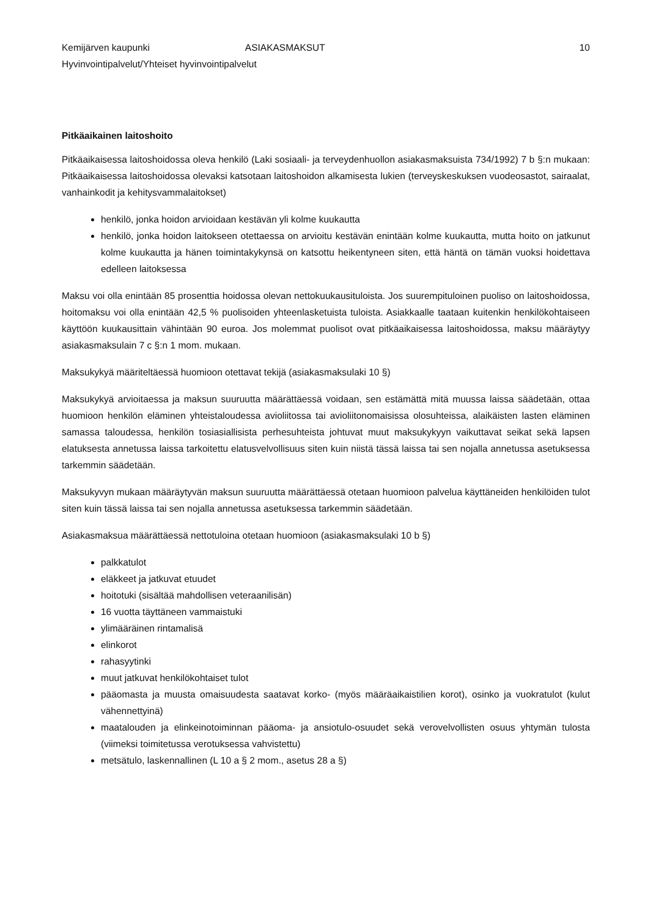Kemijärven kaupunki ASIAKASMAKSUT 10
Hyvinvointipalvelut/Yhteiset hyvinvointipalvelut
Pitkäaikainen laitoshoito
Pitkäaikaisessa laitoshoidossa oleva henkilö (Laki sosiaali- ja terveydenhuollon asiakasmaksuista 734/1992) 7 b §:n mukaan: Pitkäaikaisessa laitoshoidossa olevaksi katsotaan laitoshoidon alkamisesta lukien (terveyskeskuksen vuodeosastot, sairaalat, vanhainkodit ja kehitysvammalaitokset)
henkilö, jonka hoidon arvioidaan kestävän yli kolme kuukautta
henkilö, jonka hoidon laitokseen otettaessa on arvioitu kestävän enintään kolme kuukautta, mutta hoito on jatkunut kolme kuukautta ja hänen toimintakykynsä on katsottu heikentyneen siten, että häntä on tämän vuoksi hoidettava edelleen laitoksessa
Maksu voi olla enintään 85 prosenttia hoidossa olevan nettokuukausituloista. Jos suurempituloinen puoliso on laitoshoidossa, hoitomaksu voi olla enintään 42,5 % puolisoiden yhteenlasketuista tuloista. Asiakkaalle taataan kuitenkin henkilökohtaiseen käyttöön kuukausittain vähintään 90 euroa. Jos molemmat puolisot ovat pitkäaikaisessa laitoshoidossa, maksu määräytyy asiakasmaksulain 7 c §:n 1 mom. mukaan.
Maksukykyä määriteltäessä huomioon otettavat tekijä (asiakasmaksulaki 10 §)
Maksukykyä arvioitaessa ja maksun suuruutta määrättäessä voidaan, sen estämättä mitä muussa laissa säädetään, ottaa huomioon henkilön eläminen yhteistaloudessa avioliitossa tai avioliitonomaisissa olosuhteissa, alaikäisten lasten eläminen samassa taloudessa, henkilön tosiasiallisista perhesuhteista johtuvat muut maksukykyyn vaikuttavat seikat sekä lapsen elatuksesta annetussa laissa tarkoitettu elatusvelvollisuus siten kuin niistä tässä laissa tai sen nojalla annetussa asetuksessa tarkemmin säädetään.
Maksukyvyn mukaan määräytyvän maksun suuruutta määrättäessä otetaan huomioon palvelua käyttäneiden henkilöiden tulot siten kuin tässä laissa tai sen nojalla annetussa asetuksessa tarkemmin säädetään.
Asiakasmaksua määrättäessä nettotuloina otetaan huomioon (asiakasmaksulaki 10 b §)
palkkatulot
eläkkeet ja jatkuvat etuudet
hoitotuki (sisältää mahdollisen veteraanilisän)
16 vuotta täyttäneen vammaistuki
ylimääräinen rintamalisä
elinkorot
rahasyytinki
muut jatkuvat henkilökohtaiset tulot
pääomasta ja muusta omaisuudesta saatavat korko- (myös määräaikaistilien korot), osinko ja vuokratulot (kulut vähennettyinä)
maatalouden ja elinkeinotoiminnan pääoma- ja ansiotulo-osuudet sekä verovelvollisten osuus yhtymän tulosta (viimeksi toimitetussa verotuksessa vahvistettu)
metsätulo, laskennallinen (L 10 a § 2 mom., asetus 28 a §)